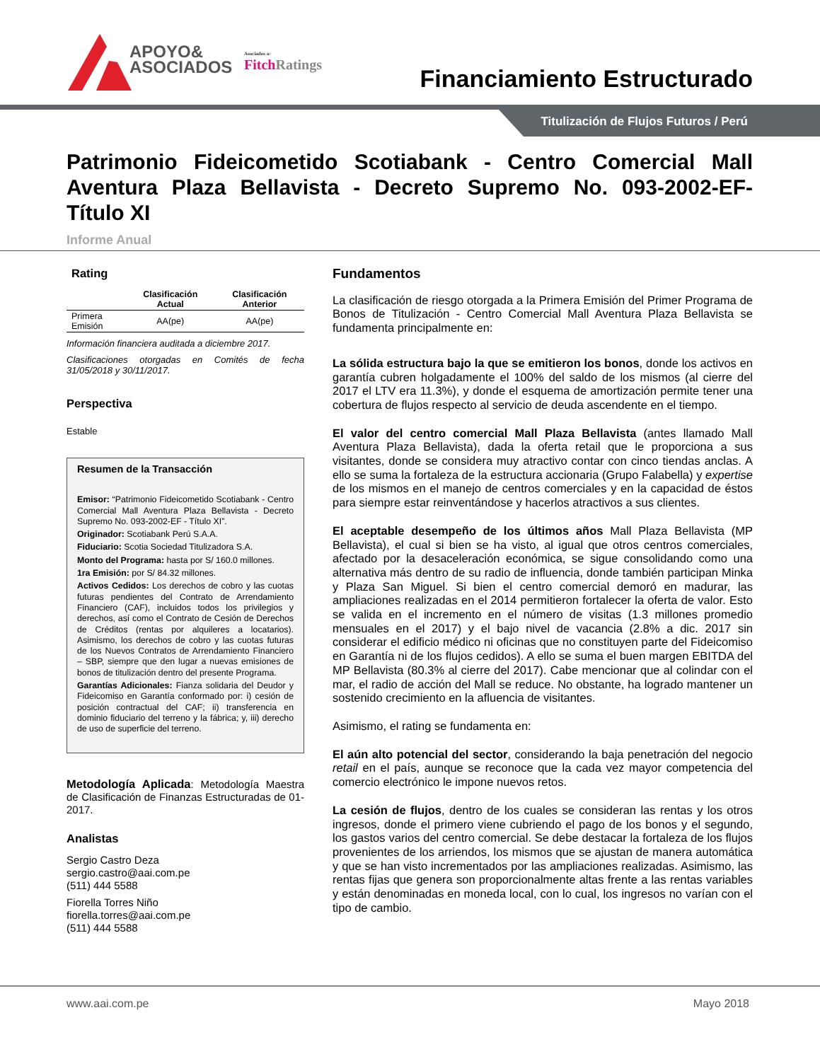APOYO&
ASOCIADOS
Asociados a:
FitchRatings
Financiamiento Estructurado
Titulización de Flujos Futuros / Perú
Patrimonio Fideicometido Scotiabank - Centro Comercial Mall Aventura Plaza Bellavista - Decreto Supremo No. 093-2002-EF-Título XI
Informe Anual
Rating
| | Clasificación Actual | Clasificación Anterior |
| --- | --- | --- |
| Primera Emisión | AA(pe) | AA(pe) |
Información financiera auditada a diciembre 2017.
Clasificaciones otorgadas en Comités de fecha 31/05/2018 y 30/11/2017.
Perspectiva
Estable
Resumen de la Transacción
Emisor: “Patrimonio Fideicometido Scotiabank - Centro Comercial Mall Aventura Plaza Bellavista - Decreto Supremo No. 093-2002-EF - Título XI”.
Originador: Scotiabank Perú S.A.A.
Fiduciario: Scotia Sociedad Titulizadora S.A.
Monto del Programa: hasta por S/ 160.0 millones.
1ra Emisión: por S/ 84.32 millones.
Activos Cedidos: Los derechos de cobro y las cuotas futuras pendientes del Contrato de Arrendamiento Financiero (CAF), incluidos todos los privilegios y derechos, así como el Contrato de Cesión de Derechos de Créditos (rentas por alquileres a locatarios). Asimismo, los derechos de cobro y las cuotas futuras de los Nuevos Contratos de Arrendamiento Financiero – SBP, siempre que den lugar a nuevas emisiones de bonos de titulización dentro del presente Programa.
Garantías Adicionales: Fianza solidaria del Deudor y Fideicomiso en Garantía conformado por: i) cesión de posición contractual del CAF; ii) transferencia en dominio fiduciario del terreno y la fábrica; y, iii) derecho de uso de superficie del terreno.
Metodología Aplicada: Metodología Maestra de Clasificación de Finanzas Estructuradas de 01-2017.
Analistas
Sergio Castro Deza
sergio.castro@aai.com.pe
(511) 444 5588
Fiorella Torres Niño
fiorella.torres@aai.com.pe
(511) 444 5588
Fundamentos
La clasificación de riesgo otorgada a la Primera Emisión del Primer Programa de Bonos de Titulización - Centro Comercial Mall Aventura Plaza Bellavista se fundamenta principalmente en:
La sólida estructura bajo la que se emitieron los bonos, donde los activos en garantía cubren holgadamente el 100% del saldo de los mismos (al cierre del 2017 el LTV era 11.3%), y donde el esquema de amortización permite tener una cobertura de flujos respecto al servicio de deuda ascendente en el tiempo.
El valor del centro comercial Mall Plaza Bellavista (antes llamado Mall Aventura Plaza Bellavista), dada la oferta retail que le proporciona a sus visitantes, donde se considera muy atractivo contar con cinco tiendas anclas. A ello se suma la fortaleza de la estructura accionaria (Grupo Falabella) y expertise de los mismos en el manejo de centros comerciales y en la capacidad de éstos para siempre estar reinventándose y hacerlos atractivos a sus clientes.
El aceptable desempeño de los últimos años Mall Plaza Bellavista (MP Bellavista), el cual si bien se ha visto, al igual que otros centros comerciales, afectado por la desaceleración económica, se sigue consolidando como una alternativa más dentro de su radio de influencia, donde también participan Minka y Plaza San Miguel. Si bien el centro comercial demoró en madurar, las ampliaciones realizadas en el 2014 permitieron fortalecer la oferta de valor. Esto se valida en el incremento en el número de visitas (1.3 millones promedio mensuales en el 2017) y el bajo nivel de vacancia (2.8% a dic. 2017 sin considerar el edificio médico ni oficinas que no constituyen parte del Fideicomiso en Garantía ni de los flujos cedidos). A ello se suma el buen margen EBITDA del MP Bellavista (80.3% al cierre del 2017). Cabe mencionar que al colindar con el mar, el radio de acción del Mall se reduce. No obstante, ha logrado mantener un sostenido crecimiento en la afluencia de visitantes.
Asimismo, el rating se fundamenta en:
El aún alto potencial del sector, considerando la baja penetración del negocio retail en el país, aunque se reconoce que la cada vez mayor competencia del comercio electrónico le impone nuevos retos.
La cesión de flujos, dentro de los cuales se consideran las rentas y los otros ingresos, donde el primero viene cubriendo el pago de los bonos y el segundo, los gastos varios del centro comercial. Se debe destacar la fortaleza de los flujos provenientes de los arriendos, los mismos que se ajustan de manera automática y que se han visto incrementados por las ampliaciones realizadas. Asimismo, las rentas fijas que genera son proporcionalmente altas frente a las rentas variables y están denominadas en moneda local, con lo cual, los ingresos no varían con el tipo de cambio.
www.aai.com.pe Mayo 2018